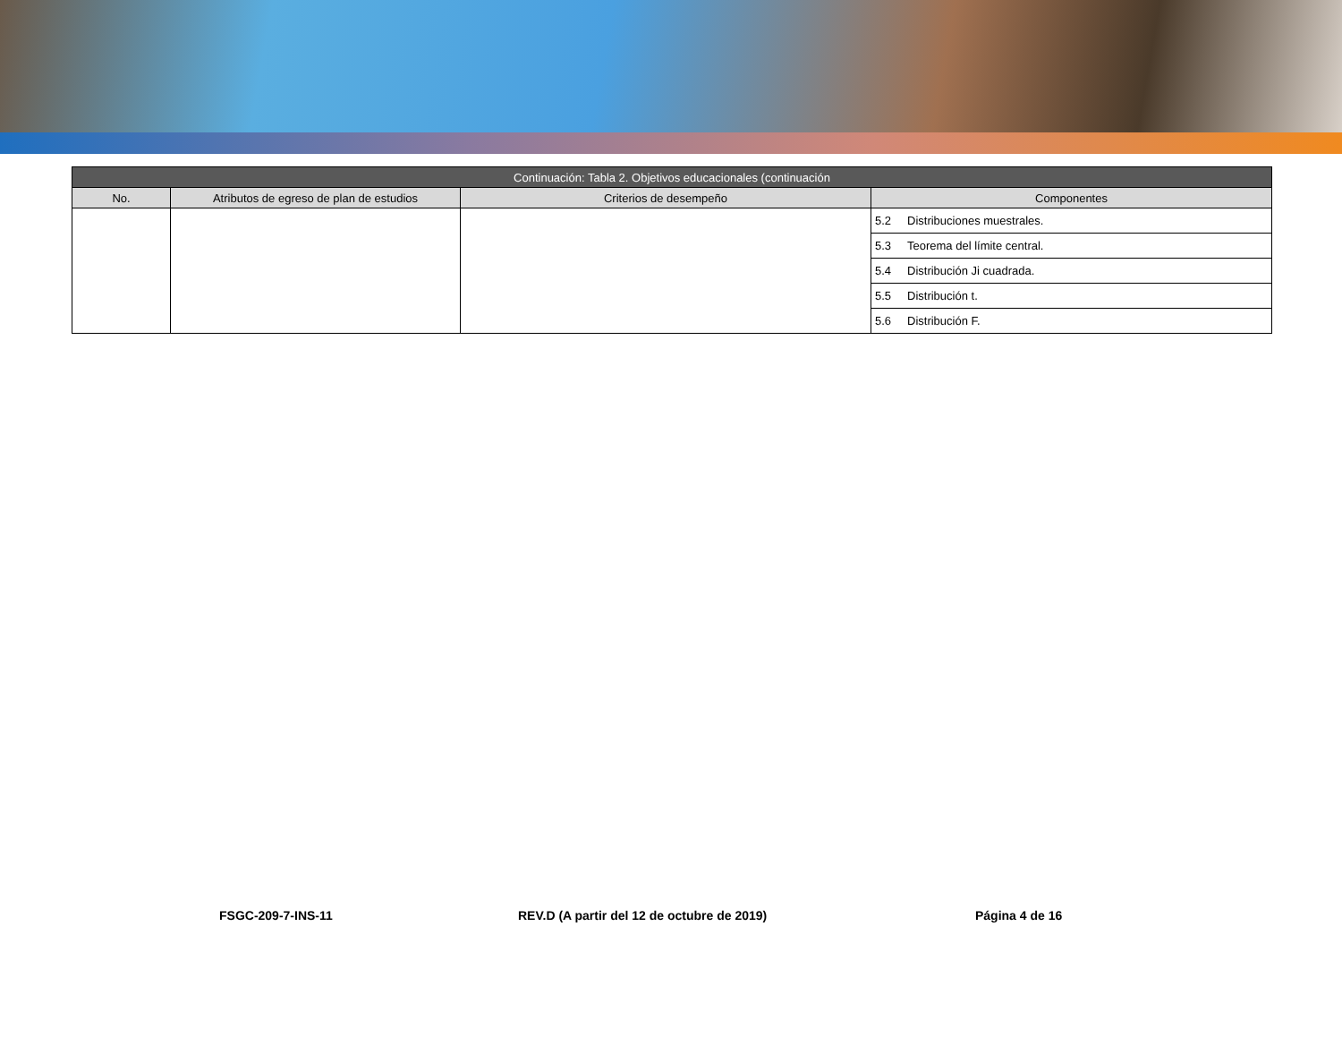| Continuación: Tabla 2. Objetivos educacionales (continuación | | | |
| No. | Atributos de egreso de plan de estudios | Criterios de desempeño | Componentes |
| | | | 5.2 Distribuciones muestrales. |
| | | | 5.3 Teorema del límite central. |
| | | | 5.4 Distribución Ji cuadrada. |
| | | | 5.5 Distribución t. |
| | | | 5.6 Distribución F. |
FSGC-209-7-INS-11 REV.D (A partir del 12 de octubre de 2019) Página 4 de 16